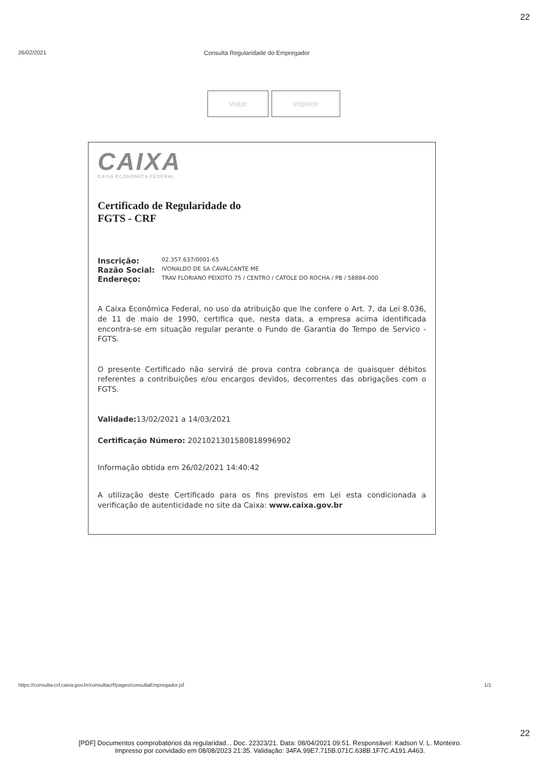22
26/02/2021 Consulta Regularidade do Empregador
Voltar Imprimir
CAIXA
CAIXA ECONOMICA FEDERAL
Certificado de Regularidade do
FGTS - CRF
Inscrição: 02.357.637/0001-65
Razão Social: IVONALDO DE SA CAVALCANTE ME
Endereço: TRAV FLORIANO PEIXOTO 75 / CENTRO / CATOLE DO ROCHA / PB / 58884-000
A Caixa Econômica Federal, no uso da atribuição que lhe confere o Art. 7, da Lei 8.036, de 11 de maio de 1990, certifica que, nesta data, a empresa acima identificada encontra-se em situação regular perante o Fundo de Garantia do Tempo de Servico - FGTS.
O presente Certificado não servirá de prova contra cobrança de quaisquer débitos referentes a contribuições e/ou encargos devidos, decorrentes das obrigações com o FGTS.
Validade: 13/02/2021 a 14/03/2021
Certificação Número: 2021021301580818996902
Informação obtida em 26/02/2021 14:40:42
A utilização deste Certificado para os fins previstos em Lei esta condicionada a verificação de autenticidade no site da Caixa: www.caixa.gov.br
https://consulta-crf.caixa.gov.br/consultacrf/pages/consultaEmpregador.jsf 1/1
22
[PDF] Documentos comprobatórios da regularidad... Doc. 22323/21. Data: 08/04/2021 09:51. Responsável: Kadson V. L. Monteiro.
Impresso por convidado em 08/08/2023 21:35. Validação: 34FA.99E7.715B.071C.638B.1F7C.A191.A463.